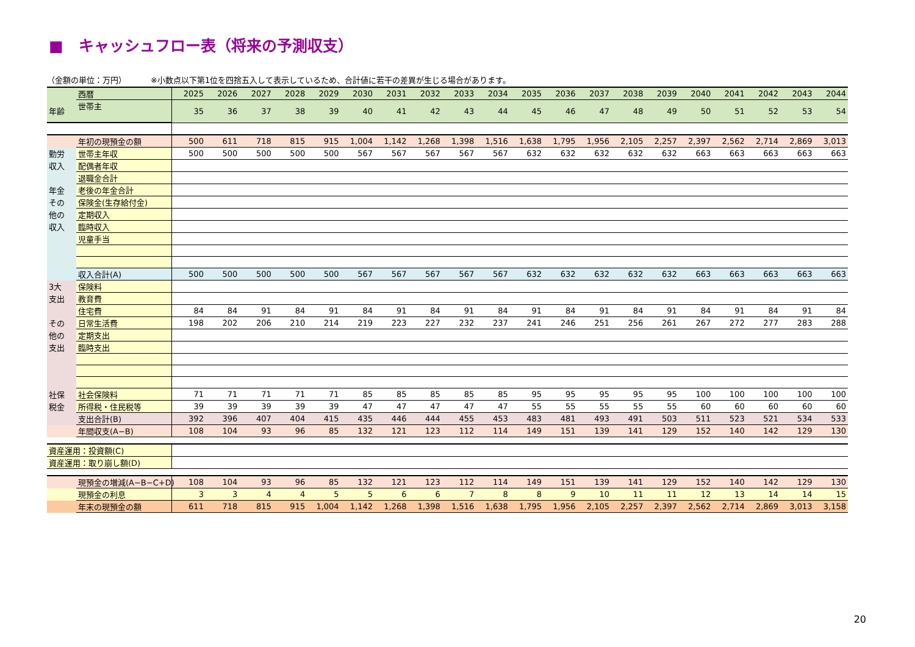■　キャッシュフロー表（将来の予測収支）
（金額の単位：万円） ※小数点以下第1位を四捨五入して表示しているため、合計値に若干の差異が生じる場合があります。
| | 西暦 | 2025 | 2026 | 2027 | 2028 | 2029 | 2030 | 2031 | 2032 | 2033 | 2034 | 2035 | 2036 | 2037 | 2038 | 2039 | 2040 | 2041 | 2042 | 2043 | 2044 |
| 年齢 | 世帯主 | 35 | 36 | 37 | 38 | 39 | 40 | 41 | 42 | 43 | 44 | 45 | 46 | 47 | 48 | 49 | 50 | 51 | 52 | 53 | 54 |
| | 年初の現預金の額 | 500 | 611 | 718 | 815 | 915 | 1,004 | 1,142 | 1,268 | 1,398 | 1,516 | 1,638 | 1,795 | 1,956 | 2,105 | 2,257 | 2,397 | 2,562 | 2,714 | 2,869 | 3,013 |
| 勤労 | 世帯主年収 | 500 | 500 | 500 | 500 | 500 | 567 | 567 | 567 | 567 | 567 | 632 | 632 | 632 | 632 | 632 | 663 | 663 | 663 | 663 | 663 |
| 収入 | 配偶者年収 | | | | | | | | | | | | | | | | | | | | |
| | 退職金合計 | | | | | | | | | | | | | | | | | | | | |
| 年金 | 老後の年金合計 | | | | | | | | | | | | | | | | | | | | |
| その | 保険金(生存給付金) | | | | | | | | | | | | | | | | | | | | |
| 他の | 定期収入 | | | | | | | | | | | | | | | | | | | | |
| 収入 | 臨時収入 | | | | | | | | | | | | | | | | | | | | |
| | 児童手当 | | | | | | | | | | | | | | | | | | | | |
| | 収入合計(A) | 500 | 500 | 500 | 500 | 500 | 567 | 567 | 567 | 567 | 567 | 632 | 632 | 632 | 632 | 632 | 663 | 663 | 663 | 663 | 663 |
| 3大 | 保険料 | | | | | | | | | | | | | | | | | | | | |
| 支出 | 教育費 | | | | | | | | | | | | | | | | | | | | |
| | 住宅費 | 84 | 84 | 91 | 84 | 91 | 84 | 91 | 84 | 91 | 84 | 91 | 84 | 91 | 84 | 91 | 84 | 91 | 84 | 91 | 84 |
| その | 日常生活費 | 198 | 202 | 206 | 210 | 214 | 219 | 223 | 227 | 232 | 237 | 241 | 246 | 251 | 256 | 261 | 267 | 272 | 277 | 283 | 288 |
| 他の | 定期支出 | | | | | | | | | | | | | | | | | | | | |
| 支出 | 臨時支出 | | | | | | | | | | | | | | | | | | | | |
| 社保 | 社会保険料 | 71 | 71 | 71 | 71 | 71 | 85 | 85 | 85 | 85 | 85 | 95 | 95 | 95 | 95 | 95 | 100 | 100 | 100 | 100 | 100 |
| 税金 | 所得税・住民税等 | 39 | 39 | 39 | 39 | 39 | 47 | 47 | 47 | 47 | 47 | 55 | 55 | 55 | 55 | 55 | 60 | 60 | 60 | 60 | 60 |
| | 支出合計(B) | 392 | 396 | 407 | 404 | 415 | 435 | 446 | 444 | 455 | 453 | 483 | 481 | 493 | 491 | 503 | 511 | 523 | 521 | 534 | 533 |
| | 年間収支(A−B) | 108 | 104 | 93 | 96 | 85 | 132 | 121 | 123 | 112 | 114 | 149 | 151 | 139 | 141 | 129 | 152 | 140 | 142 | 129 | 130 |
| 資産運用：投資額(C) | | | | | | | | | | | | | | | | | | | | | |
| 資産運用：取り崩し額(D) | | | | | | | | | | | | | | | | | | | | | |
| | 現預金の増減(A−B−C+D) | 108 | 104 | 93 | 96 | 85 | 132 | 121 | 123 | 112 | 114 | 149 | 151 | 139 | 141 | 129 | 152 | 140 | 142 | 129 | 130 |
| | 現預金の利息 | 3 | 3 | 4 | 4 | 5 | 5 | 6 | 6 | 7 | 8 | 8 | 9 | 10 | 11 | 11 | 12 | 13 | 14 | 14 | 15 |
| | 年末の現預金の額 | 611 | 718 | 815 | 915 | 1,004 | 1,142 | 1,268 | 1,398 | 1,516 | 1,638 | 1,795 | 1,956 | 2,105 | 2,257 | 2,397 | 2,562 | 2,714 | 2,869 | 3,013 | 3,158 |
20